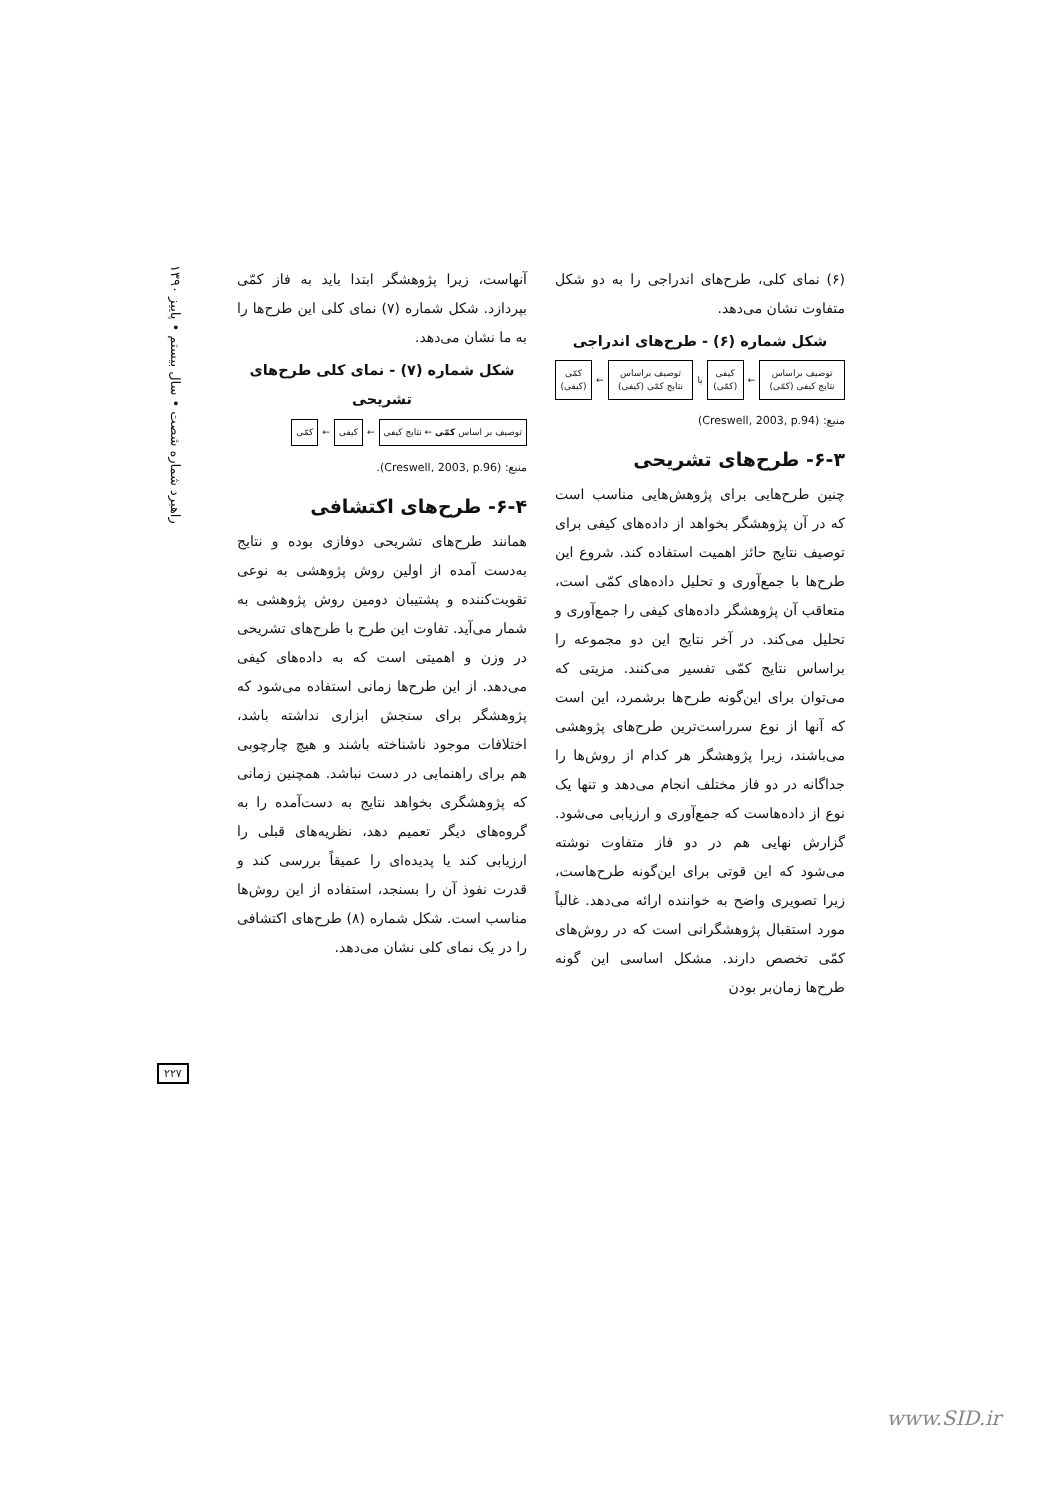(۶) نمای کلی، طرح‌های اندراجی را به دو شکل متفاوت نشان می‌دهد.
شکل شماره (۶) - طرح‌های اندراجی
توصیف براساس نتایج کیفی (کمّی)
←
کیفی (کمّی)
یا
توصیف براساس نتایج کمّی (کیفی)
←
کمّی (کیفی)
منبع: (Creswell, 2003, p.94)
۶-۳- طرح‌های تشریحی
چنین طرح‌هایی برای پژوهش‌هایی مناسب است که در آن پژوهشگر بخواهد از داده‌های کیفی برای توصیف نتایج حائز اهمیت استفاده کند. شروع این طرح‌ها با جمع‌آوری و تحلیل داده‌های کمّی است، متعاقب آن پژوهشگر داده‌های کیفی را جمع‌آوری و تحلیل می‌کند. در آخر نتایج این دو مجموعه را براساس نتایج کمّی تفسیر می‌کنند. مزیتی که می‌توان برای این‌گونه طرح‌ها برشمرد، این است که آنها از نوع سرراست‌ترین طرح‌های پژوهشی می‌باشند، زیرا پژوهشگر هر کدام از روش‌ها را جداگانه در دو فاز مختلف انجام می‌دهد و تنها یک نوع از داده‌هاست که جمع‌آوری و ارزیابی می‌شود. گزارش نهایی هم در دو فاز متفاوت نوشته می‌شود که این قوتی برای این‌گونه طرح‌هاست، زیرا تصویری واضح به خواننده ارائه می‌دهد. غالباً مورد استقبال پژوهشگرانی است که در روش‌های کمّی تخصص دارند. مشکل اساسی این گونه طرح‌ها زمان‌بر بودن
آنهاست، زیرا پژوهشگر ابتدا باید به فاز کمّی بپردازد. شکل شماره (۷) نمای کلی این طرح‌ها را به ما نشان می‌دهد.
شکل شماره (۷) - نمای کلی طرح‌های تشریحی
توصیف بر اساس کمّی ← نتایج کیفی
←
کیفی
←
کمّی
منبع: (Creswell, 2003, p.96).
۶-۴- طرح‌های اکتشافی
همانند طرح‌های تشریحی دوفازی بوده و نتایج به‌دست آمده از اولین روش پژوهشی به نوعی تقویت‌کننده و پشتیبان دومین روش پژوهشی به شمار می‌آید. تفاوت این طرح با طرح‌های تشریحی در وزن و اهمیتی است که به داده‌های کیفی می‌دهد. از این طرح‌ها زمانی استفاده می‌شود که پژوهشگر برای سنجش ابزاری نداشته باشد، اختلافات موجود ناشناخته باشند و هیچ چارچوبی هم برای راهنمایی در دست نباشد. همچنین زمانی که پژوهشگری بخواهد نتایج به دست‌آمده را به گروه‌های دیگر تعمیم دهد، نظریه‌های قبلی را ارزیابی کند یا پدیده‌ای را عمیقاً بررسی کند و قدرت نفوذ آن را بسنجد، استفاده از این روش‌ها مناسب است. شکل شماره (۸) طرح‌های اکتشافی را در یک نمای کلی نشان می‌دهد.
راهبرد شماره شصت • سال بیستم • پاییز ۱۳۹۰
۲۲۷
www.SID.ir